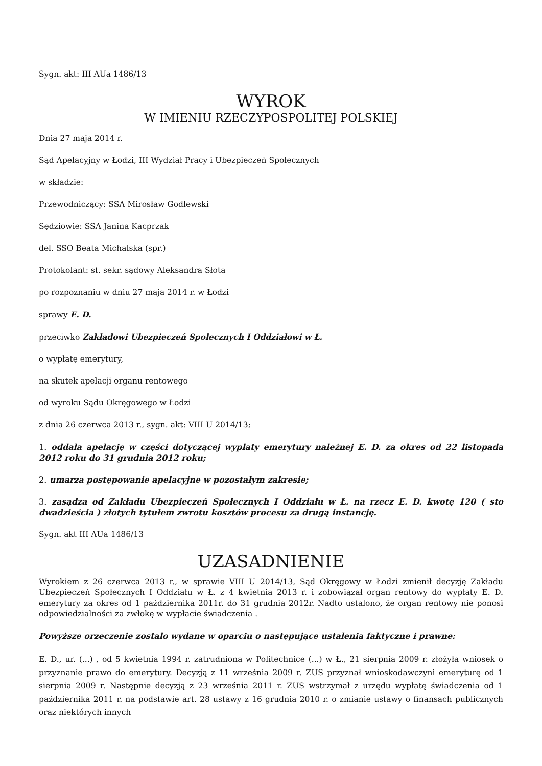Sygn. akt: III AUa 1486/13
WYROK
W IMIENIU RZECZYPOSPOLITEJ POLSKIEJ
Dnia 27 maja 2014 r.
Sąd Apelacyjny w Łodzi, III Wydział Pracy i Ubezpieczeń Społecznych
w składzie:
Przewodniczący: SSA Mirosław Godlewski
Sędziowie: SSA Janina Kacprzak
del. SSO Beata Michalska (spr.)
Protokolant: st. sekr. sądowy Aleksandra Słota
po rozpoznaniu w dniu 27 maja 2014 r. w Łodzi
sprawy E. D.
przeciwko Zakładowi Ubezpieczeń Społecznych I Oddziałowi w Ł.
o wypłatę emerytury,
na skutek apelacji organu rentowego
od wyroku Sądu Okręgowego w Łodzi
z dnia 26 czerwca 2013 r., sygn. akt: VIII U 2014/13;
1. oddala apelację w części dotyczącej wypłaty emerytury należnej E. D. za okres od 22 listopada 2012 roku do 31 grudnia 2012 roku;
2. umarza postępowanie apelacyjne w pozostałym zakresie;
3. zasądza od Zakładu Ubezpieczeń Społecznych I Oddziału w Ł. na rzecz E. D. kwotę 120 ( sto dwadzieścia ) złotych tytułem zwrotu kosztów procesu za drugą instancję.
Sygn. akt III AUa 1486/13
UZASADNIENIE
Wyrokiem z 26 czerwca 2013 r., w sprawie VIII U 2014/13, Sąd Okręgowy w Łodzi zmienił decyzję Zakładu Ubezpieczeń Społecznych I Oddziału w Ł. z 4 kwietnia 2013 r. i zobowiązał organ rentowy do wypłaty E. D. emerytury za okres od 1 października 2011r. do 31 grudnia 2012r. Nadto ustalono, że organ rentowy nie ponosi odpowiedzialności za zwłokę w wypłacie świadczenia .
Powyższe orzeczenie zostało wydane w oparciu o następujące ustalenia faktyczne i prawne:
E. D., ur. (...) , od 5 kwietnia 1994 r. zatrudniona w Politechnice (...) w Ł., 21 sierpnia 2009 r. złożyła wniosek o przyznanie prawo do emerytury. Decyzją z 11 września 2009 r. ZUS przyznał wnioskodawczyni emeryturę od 1 sierpnia 2009 r. Następnie decyzją z 23 września 2011 r. ZUS wstrzymał z urzędu wypłatę świadczenia od 1 października 2011 r. na podstawie art. 28 ustawy z 16 grudnia 2010 r. o zmianie ustawy o finansach publicznych oraz niektórych innych